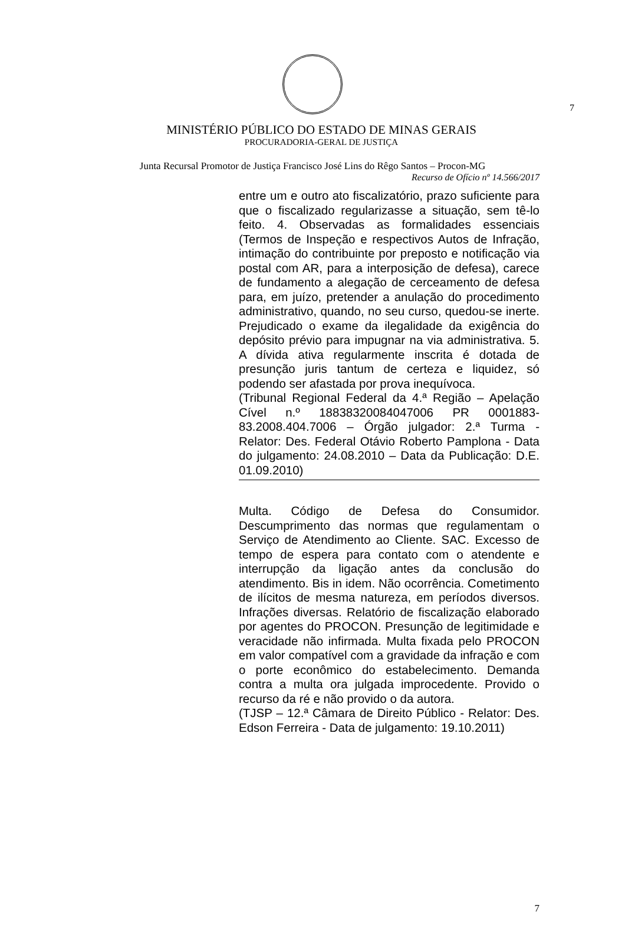7
MINISTÉRIO PÚBLICO DO ESTADO DE MINAS GERAIS
PROCURADORIA-GERAL DE JUSTIÇA
Junta Recursal Promotor de Justiça Francisco José Lins do Rêgo Santos – Procon-MG
Recurso de Ofício nº 14.566/2017
entre um e outro ato fiscalizatório, prazo suficiente para que o fiscalizado regularizasse a situação, sem tê-lo feito. 4. Observadas as formalidades essenciais (Termos de Inspeção e respectivos Autos de Infração, intimação do contribuinte por preposto e notificação via postal com AR, para a interposição de defesa), carece de fundamento a alegação de cerceamento de defesa para, em juízo, pretender a anulação do procedimento administrativo, quando, no seu curso, quedou-se inerte. Prejudicado o exame da ilegalidade da exigência do depósito prévio para impugnar na via administrativa. 5. A dívida ativa regularmente inscrita é dotada de presunção juris tantum de certeza e liquidez, só podendo ser afastada por prova inequívoca.
(Tribunal Regional Federal da 4.ª Região – Apelação Cível n.º 18838320084047006 PR 0001883-83.2008.404.7006 – Órgão julgador: 2.ª Turma - Relator: Des. Federal Otávio Roberto Pamplona - Data do julgamento: 24.08.2010 – Data da Publicação: D.E. 01.09.2010)
Multa. Código de Defesa do Consumidor. Descumprimento das normas que regulamentam o Serviço de Atendimento ao Cliente. SAC. Excesso de tempo de espera para contato com o atendente e interrupção da ligação antes da conclusão do atendimento. Bis in idem. Não ocorrência. Cometimento de ilícitos de mesma natureza, em períodos diversos. Infrações diversas. Relatório de fiscalização elaborado por agentes do PROCON. Presunção de legitimidade e veracidade não infirmada. Multa fixada pelo PROCON em valor compatível com a gravidade da infração e com o porte econômico do estabelecimento. Demanda contra a multa ora julgada improcedente. Provido o recurso da ré e não provido o da autora.
(TJSP – 12.ª Câmara de Direito Público - Relator: Des. Edson Ferreira - Data de julgamento: 19.10.2011)
7